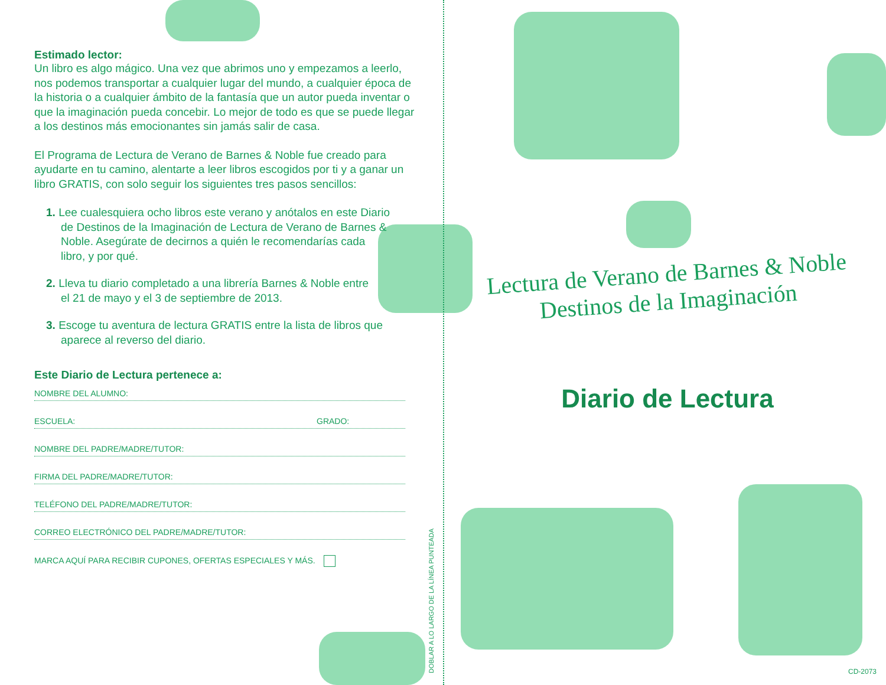Estimado lector:
Un libro es algo mágico. Una vez que abrimos uno y empezamos a leerlo, nos podemos transportar a cualquier lugar del mundo, a cualquier época de la historia o a cualquier ámbito de la fantasía que un autor pueda inventar o que la imaginación pueda concebir. Lo mejor de todo es que se puede llegar a los destinos más emocionantes sin jamás salir de casa.
El Programa de Lectura de Verano de Barnes & Noble fue creado para ayudarte en tu camino, alentarte a leer libros escogidos por ti y a ganar un libro GRATIS, con solo seguir los siguientes tres pasos sencillos:
1. Lee cualesquiera ocho libros este verano y anótalos en este Diario de Destinos de la Imaginación de Lectura de Verano de Barnes & Noble. Asegúrate de decirnos a quién le recomendarías cada libro, y por qué.
2. Lleva tu diario completado a una librería Barnes & Noble entre el 21 de mayo y el 3 de septiembre de 2013.
3. Escoge tu aventura de lectura GRATIS entre la lista de libros que aparece al reverso del diario.
Este Diario de Lectura pertenece a:
NOMBRE DEL ALUMNO:
ESCUELA: GRADO:
NOMBRE DEL PADRE/MADRE/TUTOR:
FIRMA DEL PADRE/MADRE/TUTOR:
TELÉFONO DEL PADRE/MADRE/TUTOR:
CORREO ELECTRÓNICO DEL PADRE/MADRE/TUTOR:
MARCA AQUÍ PARA RECIBIR CUPONES, OFERTAS ESPECIALES Y MÁS.
DOBLAR A LO LARGO DE LA LÍNEA PUNTEADA
Lectura de Verano de Barnes & Noble
Destinos de la Imaginación
Diario de Lectura
CD-2073